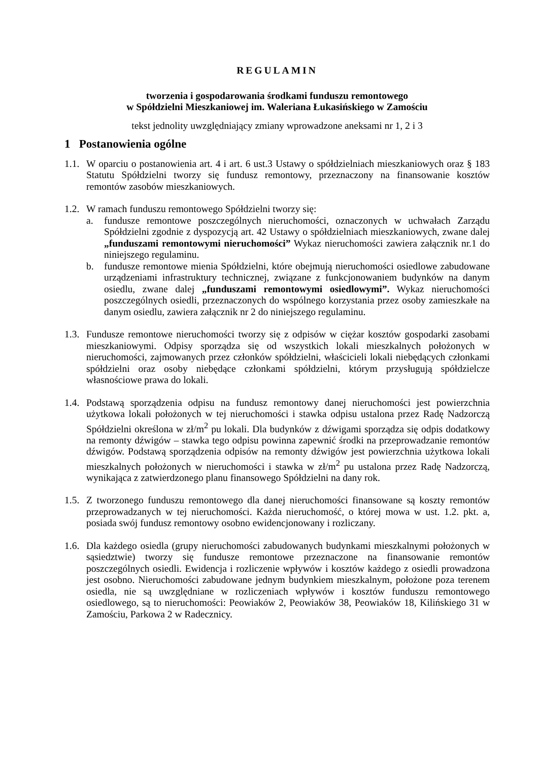REGULAMIN
tworzenia i gospodarowania środkami funduszu remontowego
w Spółdzielni Mieszkaniowej im. Waleriana Łukasińskiego w Zamościu
tekst jednolity uwzględniający zmiany wprowadzone aneksami nr 1, 2 i 3
1 Postanowienia ogólne
1.1.
W oparciu o postanowienia art. 4 i art. 6 ust.3 Ustawy o spółdzielniach mieszkaniowych oraz § 183 Statutu Spółdzielni tworzy się fundusz remontowy, przeznaczony na finansowanie kosztów remontów zasobów mieszkaniowych.
1.2.
W ramach funduszu remontowego Spółdzielni tworzy się:
a. fundusze remontowe poszczególnych nieruchomości, oznaczonych w uchwałach Zarządu Spółdzielni zgodnie z dyspozycją art. 42 Ustawy o spółdzielniach mieszkaniowych, zwane dalej „funduszami remontowymi nieruchomości” Wykaz nieruchomości zawiera załącznik nr.1 do niniejszego regulaminu.
b. fundusze remontowe mienia Spółdzielni, które obejmują nieruchomości osiedlowe zabudowane urządzeniami infrastruktury technicznej, związane z funkcjonowaniem budynków na danym osiedlu, zwane dalej „funduszami remontowymi osiedlowymi”. Wykaz nieruchomości poszczególnych osiedli, przeznaczonych do wspólnego korzystania przez osoby zamieszkałe na danym osiedlu, zawiera załącznik nr 2 do niniejszego regulaminu.
1.3.
Fundusze remontowe nieruchomości tworzy się z odpisów w ciężar kosztów gospodarki zasobami mieszkaniowymi. Odpisy sporządza się od wszystkich lokali mieszkalnych położonych w nieruchomości, zajmowanych przez członków spółdzielni, właścicieli lokali niebędących członkami spółdzielni oraz osoby niebędące członkami spółdzielni, którym przysługują spółdzielcze własnościowe prawa do lokali.
1.4.
Podstawą sporządzenia odpisu na fundusz remontowy danej nieruchomości jest powierzchnia użytkowa lokali położonych w tej nieruchomości i stawka odpisu ustalona przez Radę Nadzorczą Spółdzielni określona w zł/m<sup>2</sup> pu lokali. Dla budynków z dźwigami sporządza się odpis dodatkowy na remonty dźwigów – stawka tego odpisu powinna zapewnić środki na przeprowadzanie remontów dźwigów. Podstawą sporządzenia odpisów na remonty dźwigów jest powierzchnia użytkowa lokali mieszkalnych położonych w nieruchomości i stawka w zł/m<sup>2</sup> pu ustalona przez Radę Nadzorczą, wynikająca z zatwierdzonego planu finansowego Spółdzielni na dany rok.
1.5.
Z tworzonego funduszu remontowego dla danej nieruchomości finansowane są koszty remontów przeprowadzanych w tej nieruchomości. Każda nieruchomość, o której mowa w ust. 1.2. pkt. a, posiada swój fundusz remontowy osobno ewidencjonowany i rozliczany.
1.6.
Dla każdego osiedla (grupy nieruchomości zabudowanych budynkami mieszkalnymi położonych w sąsiedztwie) tworzy się fundusze remontowe przeznaczone na finansowanie remontów poszczególnych osiedli. Ewidencja i rozliczenie wpływów i kosztów każdego z osiedli prowadzona jest osobno. Nieruchomości zabudowane jednym budynkiem mieszkalnym, położone poza terenem osiedla, nie są uwzględniane w rozliczeniach wpływów i kosztów funduszu remontowego osiedlowego, są to nieruchomości: Peowiaków 2, Peowiaków 38, Peowiaków 18, Kilińskiego 31 w Zamościu, Parkowa 2 w Radecznicy.